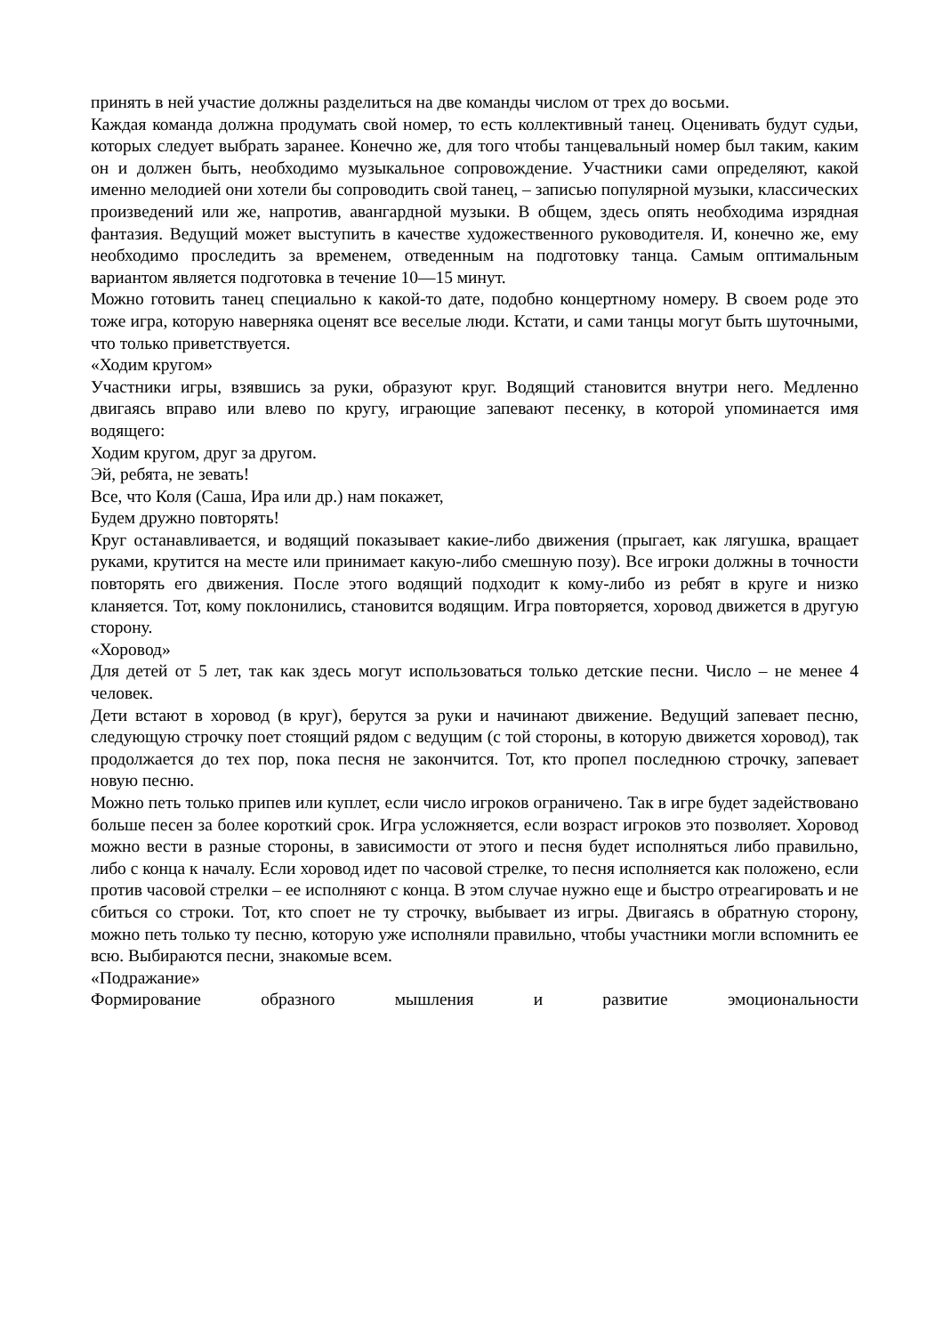принять в ней участие должны разделиться на две команды числом от трех до восьми.
Каждая команда должна продумать свой номер, то есть коллективный танец. Оценивать будут судьи, которых следует выбрать заранее. Конечно же, для того чтобы танцевальный номер был таким, каким он и должен быть, необходимо музыкальное сопровождение. Участники сами определяют, какой именно мелодией они хотели бы сопроводить свой танец, – записью популярной музыки, классических произведений или же, напротив, авангардной музыки. В общем, здесь опять необходима изрядная фантазия. Ведущий может выступить в качестве художественного руководителя. И, конечно же, ему необходимо проследить за временем, отведенным на подготовку танца. Самым оптимальным вариантом является подготовка в течение 10—15 минут.
Можно готовить танец специально к какой-то дате, подобно концертному номеру. В своем роде это тоже игра, которую наверняка оценят все веселые люди. Кстати, и сами танцы могут быть шуточными, что только приветствуется.
«Ходим кругом»
Участники игры, взявшись за руки, образуют круг. Водящий становится внутри него. Медленно двигаясь вправо или влево по кругу, играющие запевают песенку, в которой упоминается имя водящего:
Ходим кругом, друг за другом.
Эй, ребята, не зевать!
Все, что Коля (Саша, Ира или др.) нам покажет,
Будем дружно повторять!
Круг останавливается, и водящий показывает какие-либо движения (прыгает, как лягушка, вращает руками, крутится на месте или принимает какую-либо смешную позу). Все игроки должны в точности повторять его движения. После этого водящий подходит к кому-либо из ребят в круге и низко кланяется. Тот, кому поклонились, становится водящим. Игра повторяется, хоровод движется в другую сторону.
«Хоровод»
Для детей от 5 лет, так как здесь могут использоваться только детские песни. Число – не менее 4 человек.
Дети встают в хоровод (в круг), берутся за руки и начинают движение. Ведущий запевает песню, следующую строчку поет стоящий рядом с ведущим (с той стороны, в которую движется хоровод), так продолжается до тех пор, пока песня не закончится. Тот, кто пропел последнюю строчку, запевает новую песню.
Можно петь только припев или куплет, если число игроков ограничено. Так в игре будет задействовано больше песен за более короткий срок. Игра усложняется, если возраст игроков это позволяет. Хоровод можно вести в разные стороны, в зависимости от этого и песня будет исполняться либо правильно, либо с конца к началу. Если хоровод идет по часовой стрелке, то песня исполняется как положено, если против часовой стрелки – ее исполняют с конца. В этом случае нужно еще и быстро отреагировать и не сбиться со строки. Тот, кто споет не ту строчку, выбывает из игры. Двигаясь в обратную сторону, можно петь только ту песню, которую уже исполняли правильно, чтобы участники могли вспомнить ее всю. Выбираются песни, знакомые всем.
«Подражание»
Формирование образного мышления и развитие эмоциональности